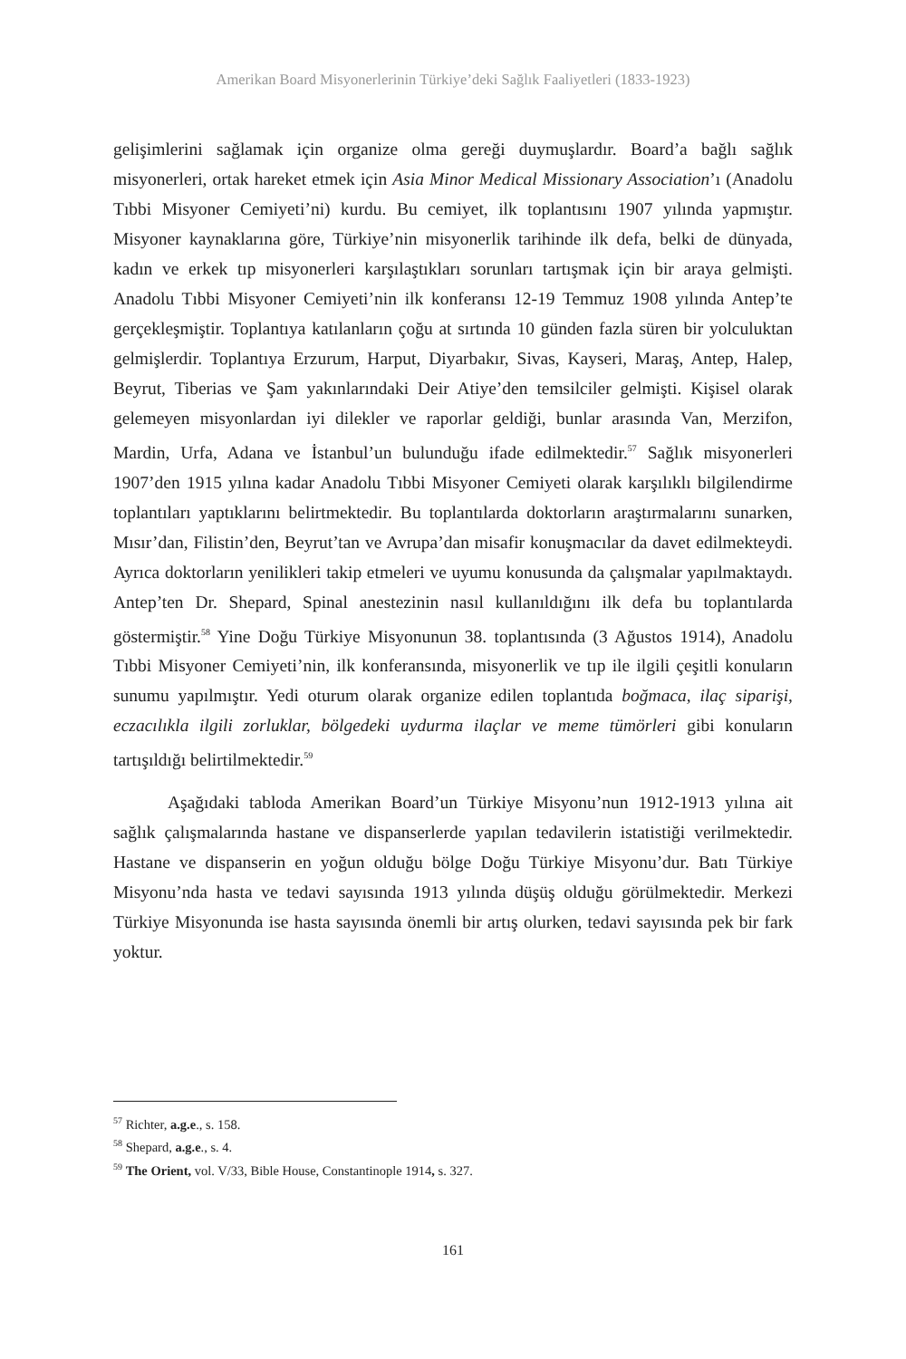Amerikan Board Misyonerlerinin Türkiye’deki Sağlık Faaliyetleri (1833-1923)
gelişimlerini sağlamak için organize olma gereği duymuşlardır. Board’a bağlı sağlık misyonerleri, ortak hareket etmek için Asia Minor Medical Missionary Association’ı (Anadolu Tıbbi Misyoner Cemiyeti’ni) kurdu. Bu cemiyet, ilk toplantısını 1907 yılında yapmıştır. Misyoner kaynaklarına göre, Türkiye’nin misyonerlik tarihinde ilk defa, belki de dünyada, kadın ve erkek tıp misyonerleri karşılaştıkları sorunları tartışmak için bir araya gelmişti. Anadolu Tıbbi Misyoner Cemiyeti’nin ilk konferansı 12-19 Temmuz 1908 yılında Antep’te gerçekleşmiştir. Toplantıya katılanların çoğu at sırtında 10 günden fazla süren bir yolculuktan gelmişlerdir. Toplantıya Erzurum, Harput, Diyarbakır, Sivas, Kayseri, Maraş, Antep, Halep, Beyrut, Tiberias ve Şam yakınlarındaki Deir Atiye’den temsilciler gelmişti. Kişisel olarak gelemeyen misyonlardan iyi dilekler ve raporlar geldiği, bunlar arasında Van, Merzifon, Mardin, Urfa, Adana ve İstanbul’un bulunduğu ifade edilmektedir.<sup>57</sup> Sağlık misyonerleri 1907’den 1915 yılına kadar Anadolu Tıbbi Misyoner Cemiyeti olarak karşılıklı bilgilendirme toplantıları yaptıklarını belirtmektedir. Bu toplantılarda doktorların araştırmalarını sunarken, Mısır’dan, Filistin’den, Beyrut’tan ve Avrupa’dan misafir konuşmacılar da davet edilmekteydi. Ayrıca doktorların yenilikleri takip etmeleri ve uyumu konusunda da çalışmalar yapılmaktaydı. Antep’ten Dr. Shepard, Spinal anestezinin nasıl kullanıldığını ilk defa bu toplantılarda göstermiştir.<sup>58</sup> Yine Doğu Türkiye Misyonunun 38. toplantısında (3 Ağustos 1914), Anadolu Tıbbi Misyoner Cemiyeti’nin, ilk konferansında, misyonerlik ve tıp ile ilgili çeşitli konuların sunumu yapılmıştır. Yedi oturum olarak organize edilen toplantıda boğmaca, ilaç siparişi, eczacılıkla ilgili zorluklar, bölgedeki uydurma ilaçlar ve meme tümörleri gibi konuların tartışıldığı belirtilmektedir.<sup>59</sup>
Aşağıdaki tabloda Amerikan Board’un Türkiye Misyonu’nun 1912-1913 yılına ait sağlık çalışmalarında hastane ve dispanserlerde yapılan tedavilerin istatistiği verilmektedir. Hastane ve dispanserin en yoğun olduğu bölge Doğu Türkiye Misyonu’dur. Batı Türkiye Misyonu’nda hasta ve tedavi sayısında 1913 yılında düşüş olduğu görülmektedir. Merkezi Türkiye Misyonunda ise hasta sayısında önemli bir artış olurken, tedavi sayısında pek bir fark yoktur.
<sup>57</sup> Richter, a.g.e., s. 158.
<sup>58</sup> Shepard, a.g.e., s. 4.
<sup>59</sup> The Orient, vol. V/33, Bible House, Constantinople 1914, s. 327.
161